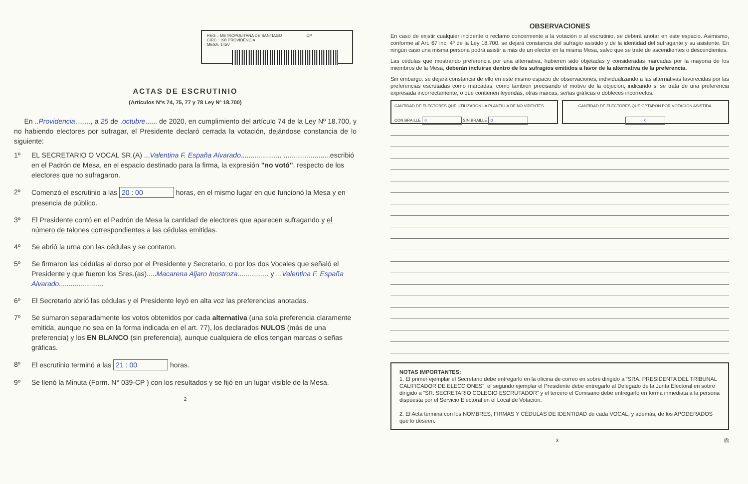REG..: METROPOLITANA DE SANTIAGO CP
CIRC.: 198 PROVIDENCIA
MESA: 145V
ACTAS DE ESCRUTINIO
(Artículos Nºs 74, 75, 77 y 78 Ley Nº 18.700)
En ..Providencia........, a 25 de .octubre...... de 2020, en cumplimiento del artículo 74 de la Ley Nº 18.700, y no habiendo electores por sufragar, el Presidente declaró cerrada la votación, dejándose constancia de lo siguiente:
1º EL SECRETARIO O VOCAL SR.(A) ...Valentina F. España Alvarado..................... ........................escribió en el Padrón de Mesa, en el espacio destinado para la firma, la expresión "no votó", respecto de los electores que no sufragaron.
2º Comenzó el escrutinio a las 20 : 00 horas, en el mismo lugar en que funcionó la Mesa y en presencia de público.
3º El Presidente contó en el Padrón de Mesa la cantidad de electores que aparecen sufragando y el número de talones correspondientes a las cédulas emitidas.
4º Se abrió la urna con las cédulas y se contaron.
5º Se firmaron las cédulas al dorso por el Presidente y Secretario, o por los dos Vocales que señaló el Presidente y que fueron los Sres.(as).....Macarena Aljaro Inostroza................ y ...Valentina F. España Alvarado.......................
6º El Secretario abrió las cédulas y el Presidente leyó en alta voz las preferencias anotadas.
7º Se sumaron separadamente los votos obtenidos por cada alternativa (una sola preferencia claramente emitida, aunque no sea en la forma indicada en el art. 77), los declarados NULOS (más de una preferencia) y los EN BLANCO (sin preferencia), aunque cualquiera de ellos tengan marcas o señas gráficas.
8º El escrutinio terminó a las 21 : 00 horas.
9º Se llenó la Minuta (Form. N° 039-CP ) con los resultados y se fijó en un lugar visible de la Mesa.
2
OBSERVACIONES
En caso de existir cualquier incidente o reclamo concerniente a la votación o al escrutinio, se deberá anotar en este espacio. Asimismo, conforme al Art. 67 inc. 4º de la Ley 18.700, se dejará constancia del sufragio asistido y de la identidad del sufragante y su asistente. En ningún caso una misma persona podrá asistir a más de un elector en la misma Mesa, salvo que se trate de ascendientes o descendientes.
Las cédulas que mostrando preferencia por una alternativa, hubieren sido objetadas y consideradas marcadas por la mayoría de los miembros de la Mesa, deberán incluirse dentro de los sufragios emitidos a favor de la alternativa de la preferencia.
Sin embargo, se dejará constancia de ello en este mismo espacio de observaciones, individualizando a las alternativas favorecidas por las preferencias escrutadas como marcadas, como también precisando el motivo de la objeción, indicando si se trata de una preferencia expresada incorrectamente, o que contienen leyendas, otras marcas, señas gráficas o dobleces incorrectos.
CANTIDAD DE ELECTORES QUE UTILIZARON LA PLANTILLA DE NO VIDENTES
CON BRAILLE 0 SIN BRAILLE 0
CANTIDAD DE ELECTORES QUE OPTARON POR VOTACIÓN ASISTIDA.
0
NOTAS IMPORTANTES:
1. El primer ejemplar el Secretario debe entregarlo en la oficina de correo en sobre dirigido a “SRA. PRESIDENTA DEL TRIBUNAL CALIFICADOR DE ELECCIONES”, el segundo ejemplar el Presidente debe entregarlo al Delegado de la Junta Electoral en sobre dirigido a “SR. SECRETARIO COLEGIO ESCRUTADOR” y el tercero el Comisario debe entregarlo en forma inmediata a la persona dispuesta por el Servicio Electoral en el Local de Votación.
2. El Acta termina con los NOMBRES, FIRMAS Y CÉDULAS DE IDENTIDAD de cada VOCAL, y además, de los APODERADOS que lo deseen.
3 ®